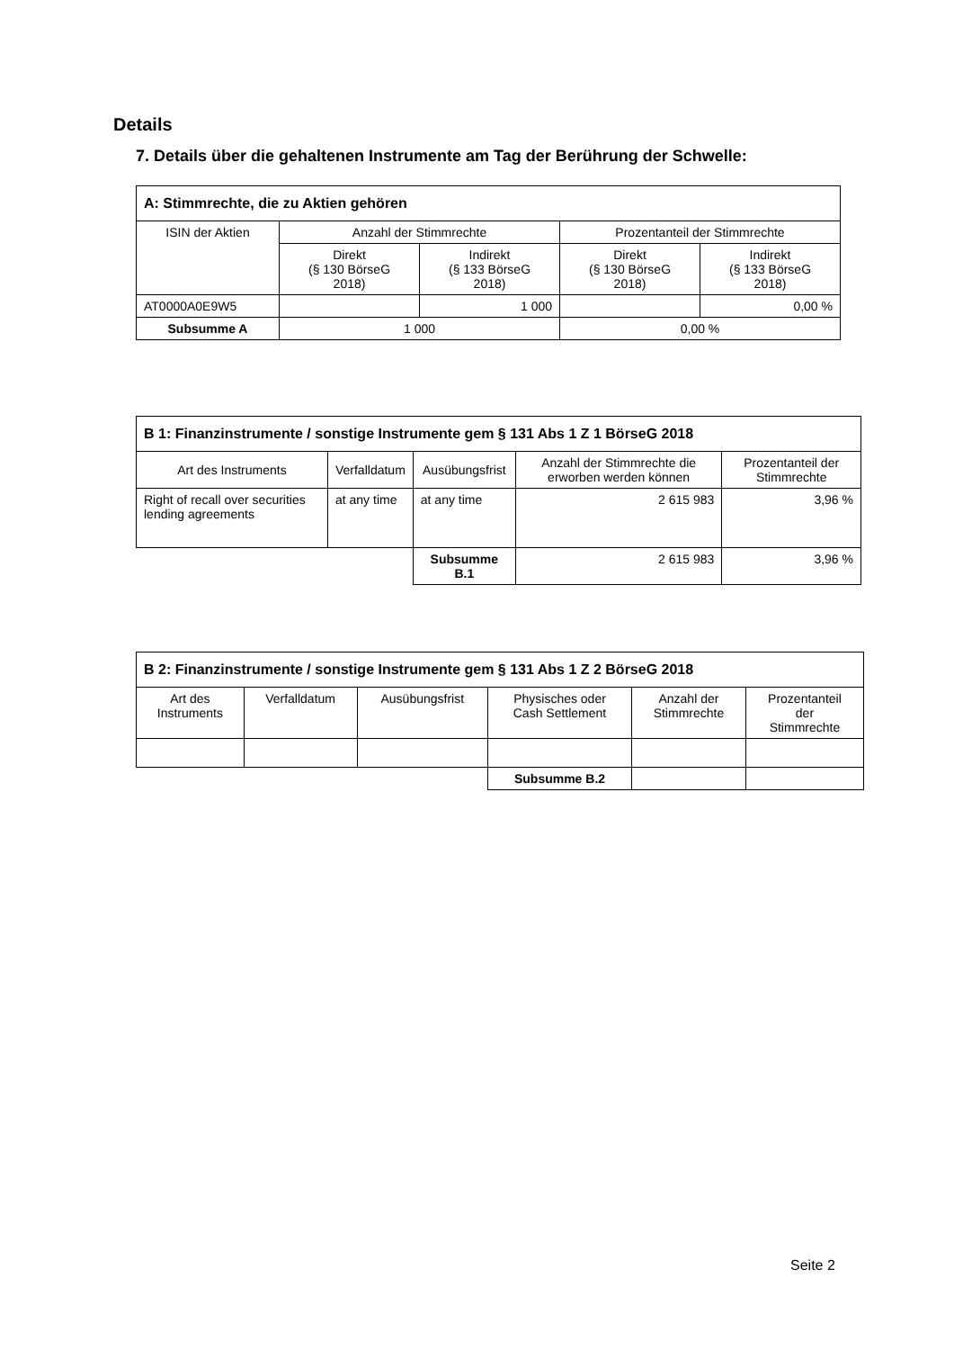Details
7. Details über die gehaltenen Instrumente am Tag der Berührung der Schwelle:
| A: Stimmrechte, die zu Aktien gehören | | | | |
| --- | --- | --- | --- | --- |
| ISIN der Aktien | Anzahl der Stimmrechte | | Prozentanteil der Stimmrechte | |
| | Direkt (§ 130 BörseG 2018) | Indirekt (§ 133 BörseG 2018) | Direkt (§ 130 BörseG 2018) | Indirekt (§ 133 BörseG 2018) |
| AT0000A0E9W5 | | 1 000 | | 0,00 % |
| Subsumme A | 1 000 | | 0,00 % | |
| B 1: Finanzinstrumente / sonstige Instrumente gem § 131 Abs 1 Z 1 BörseG 2018 | | | | |
| --- | --- | --- | --- | --- |
| Art des Instruments | Verfalldatum | Ausübungsfrist | Anzahl der Stimmrechte die erworben werden können | Prozentanteil der Stimmrechte |
| Right of recall over securities lending agreements | at any time | at any time | 2 615 983 | 3,96 % |
| | | Subsumme B.1 | 2 615 983 | 3,96 % |
| B 2: Finanzinstrumente / sonstige Instrumente gem § 131 Abs 1 Z 2 BörseG 2018 | | | | | |
| --- | --- | --- | --- | --- | --- |
| Art des Instruments | Verfalldatum | Ausübungsfrist | Physisches oder Cash Settlement | Anzahl der Stimmrechte | Prozentanteil der Stimmrechte |
| | | | Subsumme B.2 | | |
Seite 2